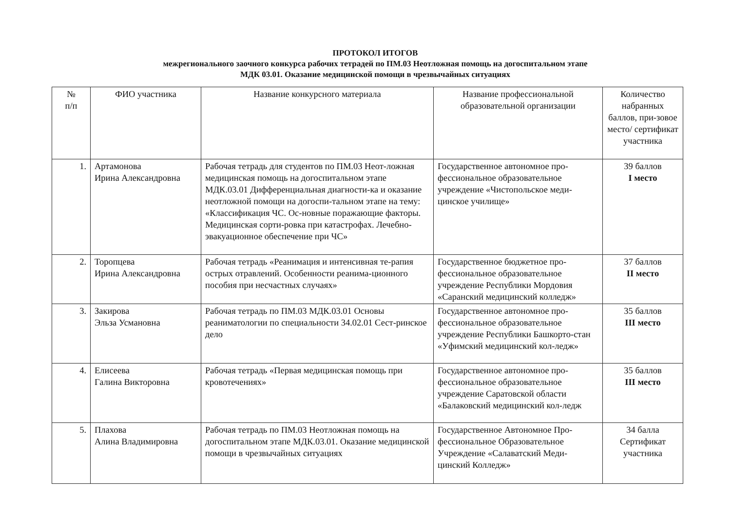ПРОТОКОЛ ИТОГОВ
межрегионального заочного конкурса рабочих тетрадей по ПМ.03 Неотложная помощь на догоспитальном этапе
МДК 03.01. Оказание медицинской помощи в чрезвычайных ситуациях
| № п/п | ФИО участника | Название конкурсного материала | Название профессиональной образовательной организации | Количество набранных баллов, при-зовое место/ сертификат участника |
| --- | --- | --- | --- | --- |
| 1. | Артамонова Ирина Александровна | Рабочая тетрадь для студентов по ПМ.03 Неот-ложная медицинская помощь на догоспитальном этапе МДК.03.01 Дифференциальная диагности-ка и оказание неотложной помощи на догоспи-тальном этапе на тему: «Классификация ЧС. Ос-новные поражающие факторы. Медицинская сорти-ровка при катастрофах. Лечебно-эвакуационное обеспечение при ЧС» | Государственное автономное про-фессиональное образовательное учреждение «Чистопольское меди-цинское училище» | 39 баллов I место |
| 2. | Торопцева Ирина Александровна | Рабочая тетрадь «Реанимация и интенсивная те-рапия острых отравлений. Особенности реанима-ционного пособия при несчастных случаях» | Государственное бюджетное про-фессиональное образовательное учреждение Республики Мордовия «Саранский медицинский колледж» | 37 баллов II место |
| 3. | Закирова Эльза Усмановна | Рабочая тетрадь по ПМ.03 МДК.03.01 Основы реаниматологии по специальности 34.02.01 Сест-ринское дело | Государственное автономное про-фессиональное образовательное учреждение Республики Башкорто-стан «Уфимский медицинский кол-ледж» | 35 баллов III место |
| 4. | Елисеева Галина Викторовна | Рабочая тетрадь «Первая медицинская помощь при кровотечениях» | Государственное автономное про-фессиональное образовательное учреждение Саратовской области «Балаковский медицинский кол-ледж | 35 баллов III место |
| 5. | Плахова Алина Владимировна | Рабочая тетрадь по ПМ.03 Неотложная помощь на догоспитальном этапе МДК.03.01. Оказание медицинской помощи в чрезвычайных ситуациях | Государственное Автономное Про-фессиональное Образовательное Учреждение «Салаватский Меди-цинский Колледж» | 34 балла Сертификат участника |